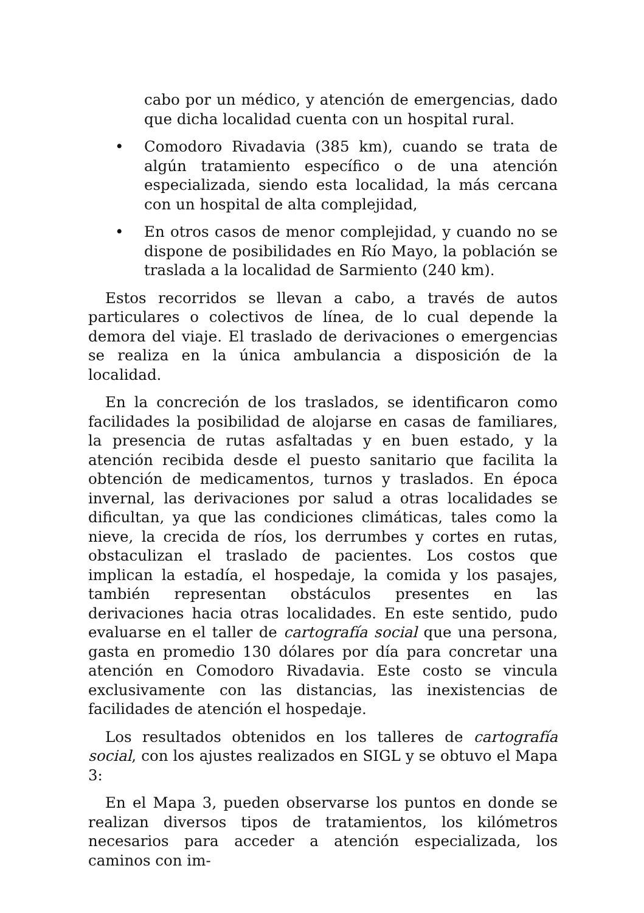cabo por un médico, y atención de emergencias, dado que dicha localidad cuenta con un hospital rural.
• Comodoro Rivadavia (385 km), cuando se trata de algún tratamiento específico o de una atención especializada, siendo esta localidad, la más cercana con un hospital de alta complejidad,
• En otros casos de menor complejidad, y cuando no se dispone de posibilidades en Río Mayo, la población se traslada a la localidad de Sarmiento (240 km).
Estos recorridos se llevan a cabo, a través de autos particulares o colectivos de línea, de lo cual depende la demora del viaje. El traslado de derivaciones o emergencias se realiza en la única ambulancia a disposición de la localidad.
En la concreción de los traslados, se identificaron como facilidades la posibilidad de alojarse en casas de familiares, la presencia de rutas asfaltadas y en buen estado, y la atención recibida desde el puesto sanitario que facilita la obtención de medicamentos, turnos y traslados. En época invernal, las derivaciones por salud a otras localidades se dificultan, ya que las condiciones climáticas, tales como la nieve, la crecida de ríos, los derrumbes y cortes en rutas, obstaculizan el traslado de pacientes. Los costos que implican la estadía, el hospedaje, la comida y los pasajes, también representan obstáculos presentes en las derivaciones hacia otras localidades. En este sentido, pudo evaluarse en el taller de cartografía social que una persona, gasta en promedio 130 dólares por día para concretar una atención en Comodoro Rivadavia. Este costo se vincula exclusivamente con las distancias, las inexistencias de facilidades de atención el hospedaje.
Los resultados obtenidos en los talleres de cartografía social, con los ajustes realizados en SIGL y se obtuvo el Mapa 3:
En el Mapa 3, pueden observarse los puntos en donde se realizan diversos tipos de tratamientos, los kilómetros necesarios para acceder a atención especializada, los caminos con im-